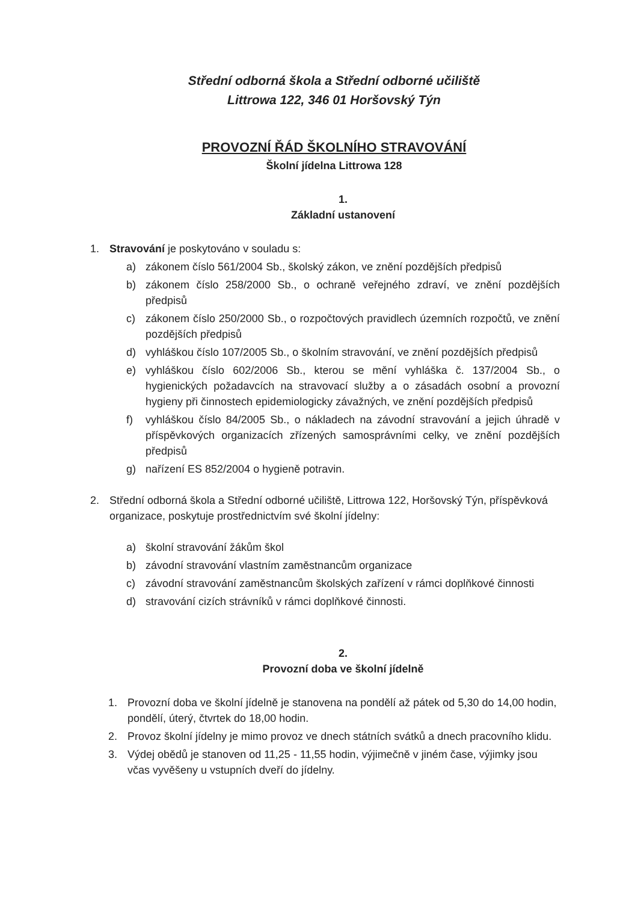Střední odborná škola a Střední odborné učiliště
Littrowa 122, 346 01 Horšovský Týn
PROVOZNÍ ŘÁD ŠKOLNÍHO STRAVOVÁNÍ
Školní jídelna Littrowa 128
1.
Základní ustanovení
1. Stravování je poskytováno v souladu s:
a) zákonem číslo 561/2004 Sb., školský zákon, ve znění pozdějších předpisů
b) zákonem číslo 258/2000 Sb., o ochraně veřejného zdraví, ve znění pozdějších předpisů
c) zákonem číslo 250/2000 Sb., o rozpočtových pravidlech územních rozpočtů, ve znění pozdějších předpisů
d) vyhláškou číslo 107/2005 Sb., o školním stravování, ve znění pozdějších předpisů
e) vyhláškou číslo 602/2006 Sb., kterou se mění vyhláška č. 137/2004 Sb., o hygienických požadavcích na stravovací služby a o zásadách osobní a provozní hygieny při činnostech epidemiologicky závažných, ve znění pozdějších předpisů
f) vyhláškou číslo 84/2005 Sb., o nákladech na závodní stravování a jejich úhradě v příspěvkových organizacích zřízených samosprávními celky, ve znění pozdějších předpisů
g) nařízení ES 852/2004 o hygieně potravin.
2. Střední odborná škola a Střední odborné učiliště, Littrowa 122, Horšovský Týn, příspěvková organizace, poskytuje prostřednictvím své školní jídelny:
a) školní stravování žákům škol
b) závodní stravování vlastním zaměstnancům organizace
c) závodní stravování zaměstnancům školských zařízení v rámci doplňkové činnosti
d) stravování cizích strávníků v rámci doplňkové činnosti.
2.
Provozní doba ve školní jídelně
1. Provozní doba ve školní jídelně je stanovena na pondělí až pátek od 5,30 do 14,00 hodin, pondělí, úterý, čtvrtek do 18,00 hodin.
2. Provoz školní jídelny je mimo provoz ve dnech státních svátků a dnech pracovního klidu.
3. Výdej obědů je stanoven od 11,25 - 11,55 hodin, výjimečně v jiném čase, výjimky jsou včas vyvěšeny u vstupních dveří do jídelny.